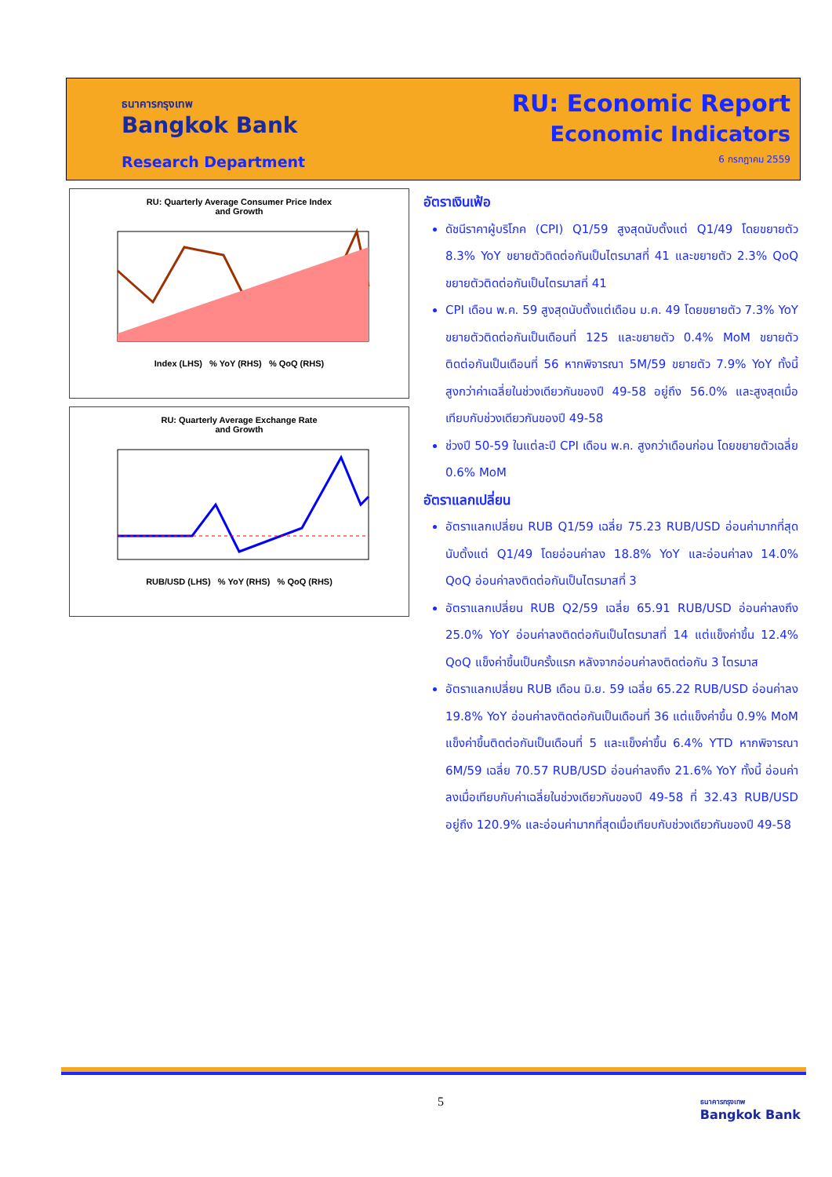ธนาคารกรุงเทพ
Bangkok Bank
Research Department
RU: Economic Report
Economic Indicators
6 กรกฎาคม 2559
RU: Quarterly Average Consumer Price Index
and Growth
Index (LHS) % YoY (RHS) % QoQ (RHS)
RU: Quarterly Average Exchange Rate
and Growth
RUB/USD (LHS) % YoY (RHS) % QoQ (RHS)
อัตราเงินเฟ้อ
ดัชนีราคาผู้บริโภค (CPI) Q1/59 สูงสุดนับตั้งแต่ Q1/49 โดยขยายตัว 8.3% YoY ขยายตัวติดต่อกันเป็นไตรมาสที่ 41 และขยายตัว 2.3% QoQ ขยายตัวติดต่อกันเป็นไตรมาสที่ 41
CPI เดือน พ.ค. 59 สูงสุดนับตั้งแต่เดือน ม.ค. 49 โดยขยายตัว 7.3% YoY ขยายตัวติดต่อกันเป็นเดือนที่ 125 และขยายตัว 0.4% MoM ขยายตัวติดต่อกันเป็นเดือนที่ 56 หากพิจารณา 5M/59 ขยายตัว 7.9% YoY ทั้งนี้ สูงกว่าค่าเฉลี่ยในช่วงเดียวกันของปี 49-58 อยู่ถึง 56.0% และสูงสุดเมื่อเทียบกับช่วงเดียวกันของปี 49-58
ช่วงปี 50-59 ในแต่ละปี CPI เดือน พ.ค. สูงกว่าเดือนก่อน โดยขยายตัวเฉลี่ย 0.6% MoM
อัตราแลกเปลี่ยน
อัตราแลกเปลี่ยน RUB Q1/59 เฉลี่ย 75.23 RUB/USD อ่อนค่ามากที่สุดนับตั้งแต่ Q1/49 โดยอ่อนค่าลง 18.8% YoY และอ่อนค่าลง 14.0% QoQ อ่อนค่าลงติดต่อกันเป็นไตรมาสที่ 3
อัตราแลกเปลี่ยน RUB Q2/59 เฉลี่ย 65.91 RUB/USD อ่อนค่าลงถึง 25.0% YoY อ่อนค่าลงติดต่อกันเป็นไตรมาสที่ 14 แต่แข็งค่าขึ้น 12.4% QoQ แข็งค่าขึ้นเป็นครั้งแรก หลังจากอ่อนค่าลงติดต่อกัน 3 ไตรมาส
อัตราแลกเปลี่ยน RUB เดือน มิ.ย. 59 เฉลี่ย 65.22 RUB/USD อ่อนค่าลง 19.8% YoY อ่อนค่าลงติดต่อกันเป็นเดือนที่ 36 แต่แข็งค่าขึ้น 0.9% MoM แข็งค่าขึ้นติดต่อกันเป็นเดือนที่ 5 และแข็งค่าขึ้น 6.4% YTD หากพิจารณา 6M/59 เฉลี่ย 70.57 RUB/USD อ่อนค่าลงถึง 21.6% YoY ทั้งนี้ อ่อนค่าลงเมื่อเทียบกับค่าเฉลี่ยในช่วงเดียวกันของปี 49-58 ที่ 32.43 RUB/USD อยู่ถึง 120.9% และอ่อนค่ามากที่สุดเมื่อเทียบกับช่วงเดียวกันของปี 49-58
5
ธนาคารกรุงเทพ
Bangkok Bank